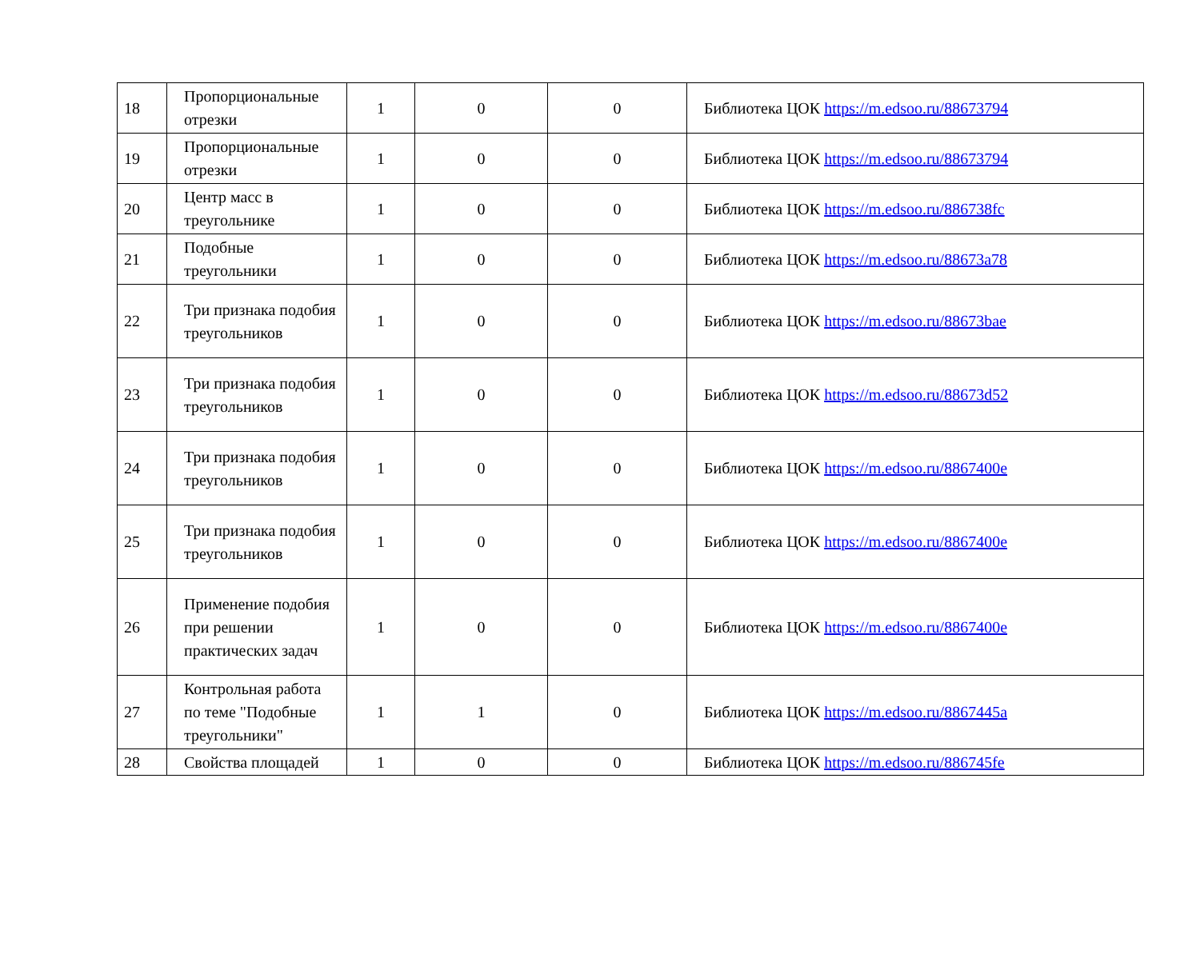| 18 | Пропорциональные отрезки | 1 | 0 | 0 | Библиотека ЦОК https://m.edsoo.ru/88673794 |
| 19 | Пропорциональные отрезки | 1 | 0 | 0 | Библиотека ЦОК https://m.edsoo.ru/88673794 |
| 20 | Центр масс в треугольнике | 1 | 0 | 0 | Библиотека ЦОК https://m.edsoo.ru/886738fc |
| 21 | Подобные треугольники | 1 | 0 | 0 | Библиотека ЦОК https://m.edsoo.ru/88673a78 |
| 22 | Три признака подобия треугольников | 1 | 0 | 0 | Библиотека ЦОК https://m.edsoo.ru/88673bae |
| 23 | Три признака подобия треугольников | 1 | 0 | 0 | Библиотека ЦОК https://m.edsoo.ru/88673d52 |
| 24 | Три признака подобия треугольников | 1 | 0 | 0 | Библиотека ЦОК https://m.edsoo.ru/8867400e |
| 25 | Три признака подобия треугольников | 1 | 0 | 0 | Библиотека ЦОК https://m.edsoo.ru/8867400e |
| 26 | Применение подобия при решении практических задач | 1 | 0 | 0 | Библиотека ЦОК https://m.edsoo.ru/8867400e |
| 27 | Контрольная работа по теме "Подобные треугольники" | 1 | 1 | 0 | Библиотека ЦОК https://m.edsoo.ru/8867445a |
| 28 | Свойства площадей | 1 | 0 | 0 | Библиотека ЦОК https://m.edsoo.ru/886745fe |